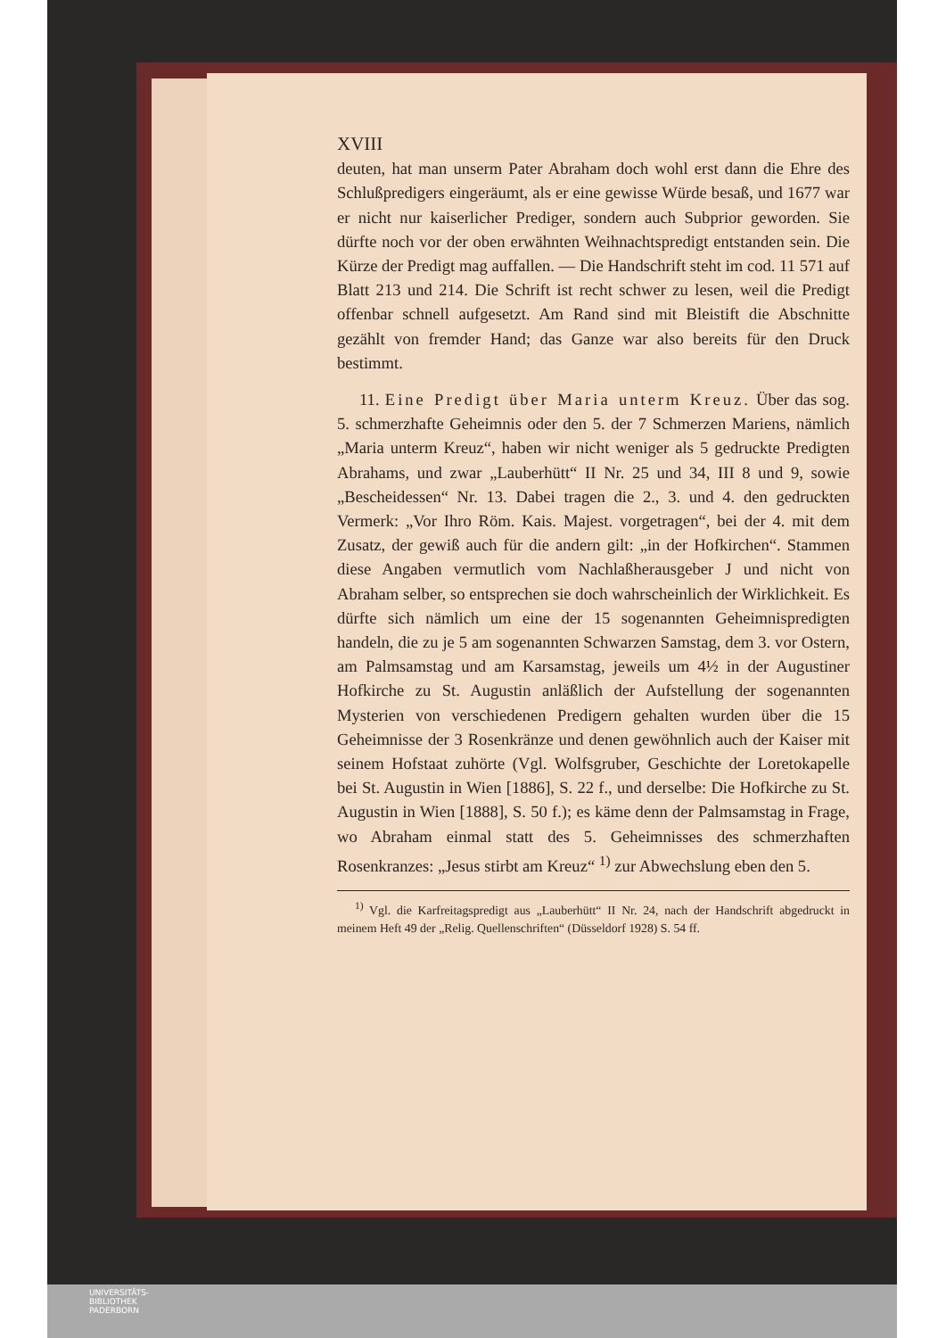XVIII
deuten, hat man unserm Pater Abraham doch wohl erst dann die Ehre des Schlußpredigers eingeräumt, als er eine gewisse Würde besaß, und 1677 war er nicht nur kaiserlicher Prediger, sondern auch Subprior geworden. Sie dürfte noch vor der oben erwähnten Weihnachtspredigt entstanden sein. Die Kürze der Predigt mag auffallen. — Die Handschrift steht im cod. 11 571 auf Blatt 213 und 214. Die Schrift ist recht schwer zu lesen, weil die Predigt offenbar schnell aufgesetzt. Am Rand sind mit Bleistift die Abschnitte gezählt von fremder Hand; das Ganze war also bereits für den Druck bestimmt.
11. Eine Predigt über Maria unterm Kreuz. Über das sog. 5. schmerzhafte Geheimnis oder den 5. der 7 Schmerzen Mariens, nämlich „Maria unterm Kreuz“, haben wir nicht weniger als 5 gedruckte Predigten Abrahams, und zwar „Lauberhütt“ II Nr. 25 und 34, III 8 und 9, sowie „Bescheidessen“ Nr. 13. Dabei tragen die 2., 3. und 4. den gedruckten Vermerk: „Vor Ihro Röm. Kais. Majest. vorgetragen“, bei der 4. mit dem Zusatz, der gewiß auch für die andern gilt: „in der Hofkirchen“. Stammen diese Angaben vermutlich vom Nachlaßherausgeber J und nicht von Abraham selber, so entsprechen sie doch wahrscheinlich der Wirklichkeit. Es dürfte sich nämlich um eine der 15 sogenannten Geheimnispredigten handeln, die zu je 5 am sogenannten Schwarzen Samstag, dem 3. vor Ostern, am Palmsamstag und am Karsamstag, jeweils um 4½ in der Augustiner Hofkirche zu St. Augustin anläßlich der Aufstellung der sogenannten Mysterien von verschiedenen Predigern gehalten wurden über die 15 Geheimnisse der 3 Rosenkränze und denen gewöhnlich auch der Kaiser mit seinem Hofstaat zuhörte (Vgl. Wolfsgruber, Geschichte der Loretokapelle bei St. Augustin in Wien [1886], S. 22 f., und derselbe: Die Hofkirche zu St. Augustin in Wien [1888], S. 50 f.); es käme denn der Palmsamstag in Frage, wo Abraham einmal statt des 5. Geheimnisses des schmerzhaften Rosenkranzes: „Jesus stirbt am Kreuz“ <sup>1)</sup> zur Abwechslung eben den 5.
<sup>1)</sup> Vgl. die Karfreitagspredigt aus „Lauberhütt“ II Nr. 24, nach der Handschrift abgedruckt in meinem Heft 49 der „Relig. Quellenschriften“ (Düsseldorf 1928) S. 54 ff.
UNIVERSITÄTS-
BIBLIOTHEK
PADERBORN